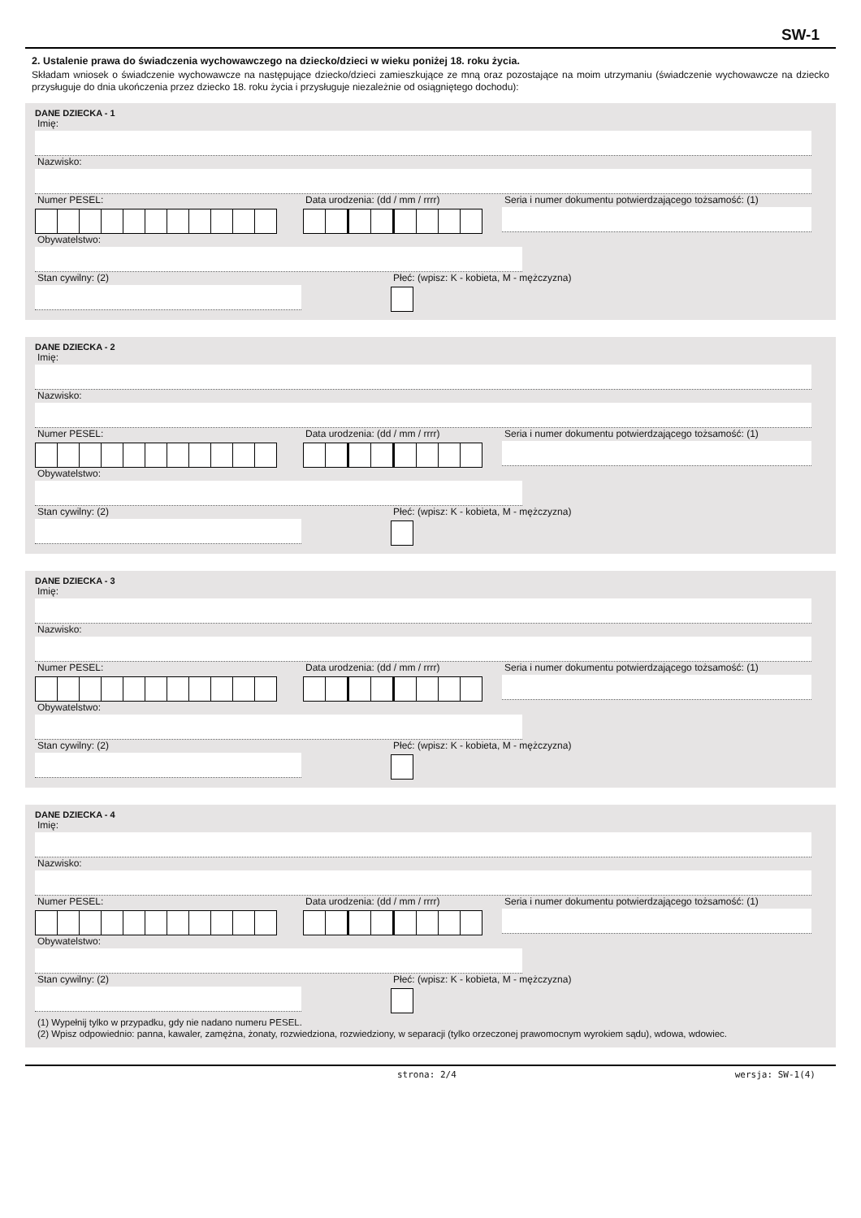SW-1
2. Ustalenie prawa do świadczenia wychowawczego na dziecko/dzieci w wieku poniżej 18. roku życia.
Składam wniosek o świadczenie wychowawcze na następujące dziecko/dzieci zamieszkujące ze mną oraz pozostające na moim utrzymaniu (świadczenie wychowawcze na dziecko przysługuje do dnia ukończenia przez dziecko 18. roku życia i przysługuje niezależnie od osiągniętego dochodu):
DANE DZIECKA - 1
Imię:
Nazwisko:
Numer PESEL: Data urodzenia: (dd / mm / rrrr) Seria i numer dokumentu potwierdzającego tożsamość: (1)
Obywatelstwo:
Stan cywilny: (2) Płeć: (wpisz: K - kobieta, M - mężczyzna)
DANE DZIECKA - 2
Imię:
Nazwisko:
Numer PESEL: Data urodzenia: (dd / mm / rrrr) Seria i numer dokumentu potwierdzającego tożsamość: (1)
Obywatelstwo:
Stan cywilny: (2) Płeć: (wpisz: K - kobieta, M - mężczyzna)
DANE DZIECKA - 3
Imię:
Nazwisko:
Numer PESEL: Data urodzenia: (dd / mm / rrrr) Seria i numer dokumentu potwierdzającego tożsamość: (1)
Obywatelstwo:
Stan cywilny: (2) Płeć: (wpisz: K - kobieta, M - mężczyzna)
DANE DZIECKA - 4
Imię:
Nazwisko:
Numer PESEL: Data urodzenia: (dd / mm / rrrr) Seria i numer dokumentu potwierdzającego tożsamość: (1)
Obywatelstwo:
Stan cywilny: (2) Płeć: (wpisz: K - kobieta, M - mężczyzna)
(1) Wypełnij tylko w przypadku, gdy nie nadano numeru PESEL.
(2) Wpisz odpowiednio: panna, kawaler, zamężna, żonaty, rozwiedziona, rozwiedziony, w separacji (tylko orzeczonej prawomocnym wyrokiem sądu), wdowa, wdowiec.
strona: 2/4 wersja: SW-1(4)